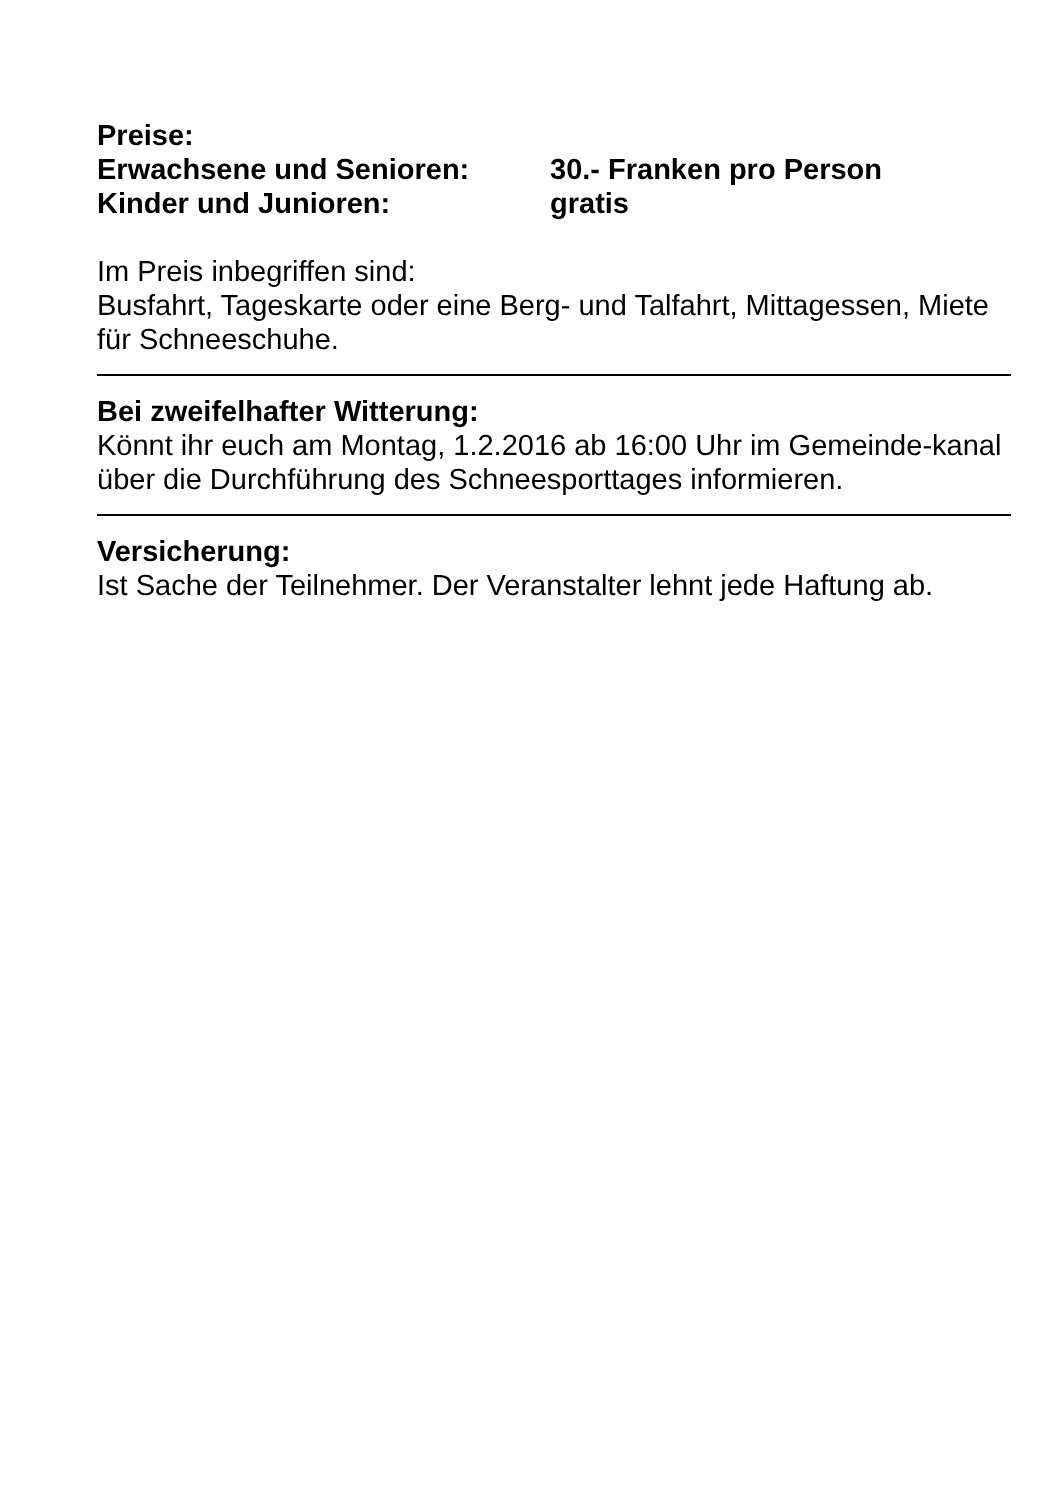Preise:
Erwachsene und Senioren: 30.- Franken pro Person
Kinder und Junioren: gratis
Im Preis inbegriffen sind:
Busfahrt, Tageskarte oder eine Berg- und Talfahrt, Mittagessen, Miete für Schneeschuhe.
Bei zweifelhafter Witterung:
Könnt ihr euch am Montag, 1.2.2016 ab 16:00 Uhr im Gemeinde-kanal über die Durchführung des Schneesporttages informieren.
Versicherung:
Ist Sache der Teilnehmer. Der Veranstalter lehnt jede Haftung ab.